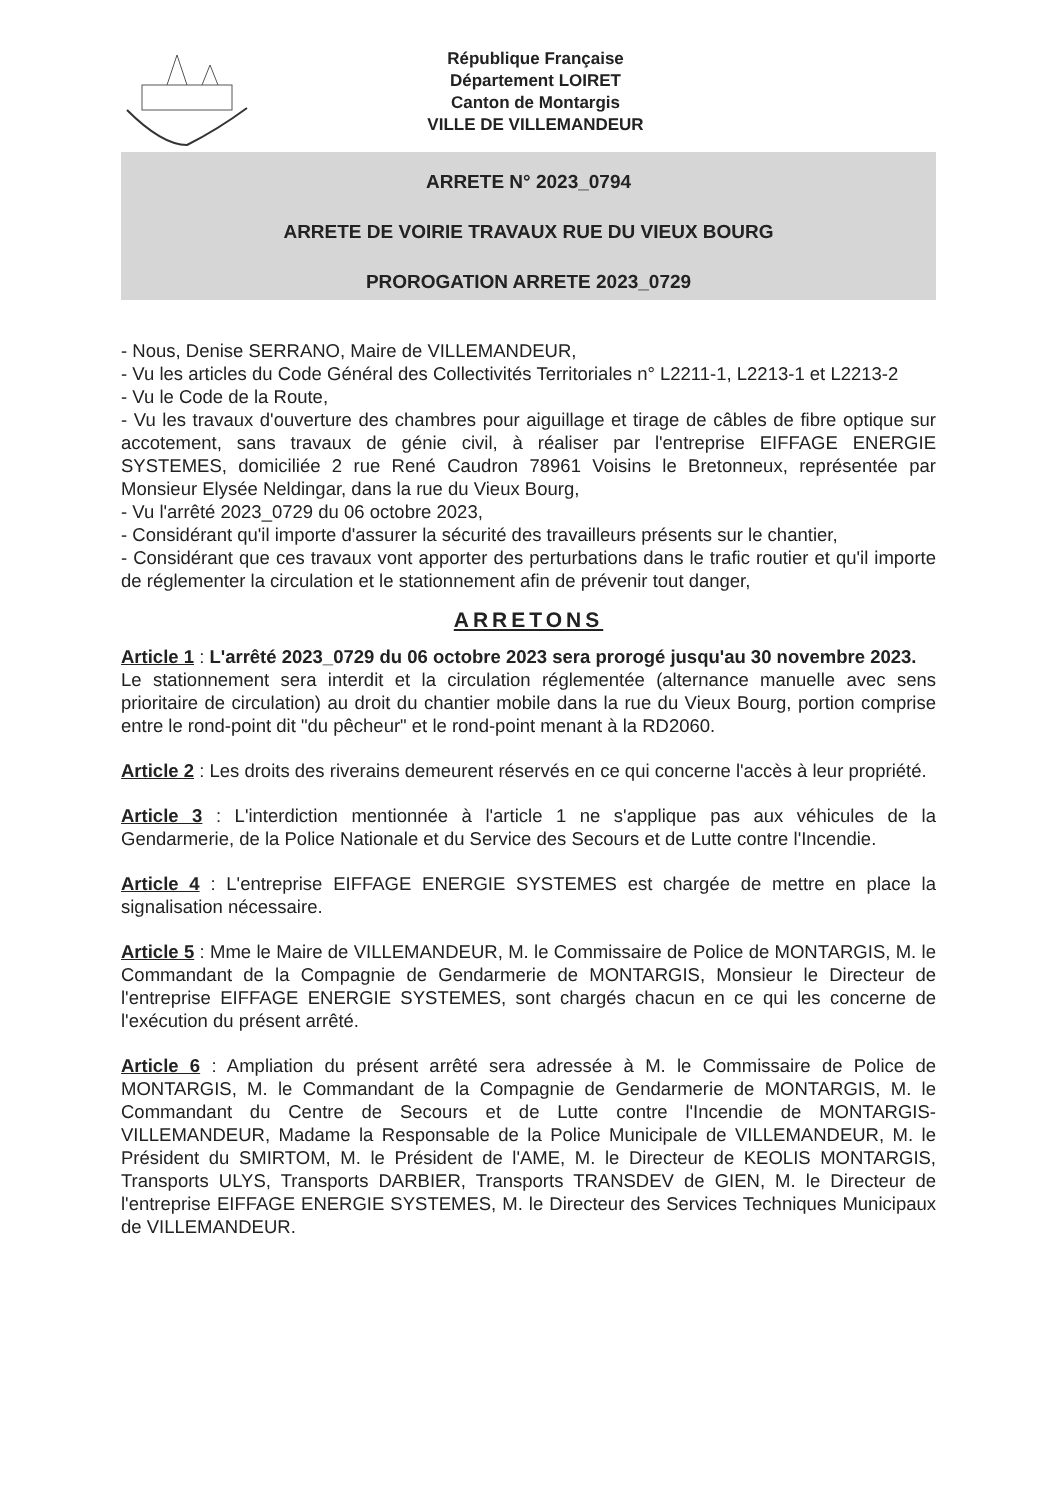République Française
Département LOIRET
Canton de Montargis
VILLE DE VILLEMANDEUR
ARRETE N° 2023_0794
ARRETE DE VOIRIE TRAVAUX RUE DU VIEUX BOURG
PROROGATION ARRETE 2023_0729
- Nous, Denise SERRANO, Maire de VILLEMANDEUR,
- Vu les articles du Code Général des Collectivités Territoriales n° L2211-1, L2213-1 et L2213-2
- Vu le Code de la Route,
- Vu les travaux d'ouverture des chambres pour aiguillage et tirage de câbles de fibre optique sur accotement, sans travaux de génie civil, à réaliser par l'entreprise EIFFAGE ENERGIE SYSTEMES, domiciliée 2 rue René Caudron 78961 Voisins le Bretonneux, représentée par Monsieur Elysée Neldingar, dans la rue du Vieux Bourg,
- Vu l'arrêté 2023_0729 du 06 octobre 2023,
- Considérant qu'il importe d'assurer la sécurité des travailleurs présents sur le chantier,
- Considérant que ces travaux vont apporter des perturbations dans le trafic routier et qu'il importe de réglementer la circulation et le stationnement afin de prévenir tout danger,
ARRETONS
Article 1 : L'arrêté 2023_0729 du 06 octobre 2023 sera prorogé jusqu'au 30 novembre 2023.
Le stationnement sera interdit et la circulation réglementée (alternance manuelle avec sens prioritaire de circulation) au droit du chantier mobile dans la rue du Vieux Bourg, portion comprise entre le rond-point dit "du pêcheur" et le rond-point menant à la RD2060.
Article 2 : Les droits des riverains demeurent réservés en ce qui concerne l'accès à leur propriété.
Article 3 : L'interdiction mentionnée à l'article 1 ne s'applique pas aux véhicules de la Gendarmerie, de la Police Nationale et du Service des Secours et de Lutte contre l'Incendie.
Article 4 : L'entreprise EIFFAGE ENERGIE SYSTEMES est chargée de mettre en place la signalisation nécessaire.
Article 5 : Mme le Maire de VILLEMANDEUR, M. le Commissaire de Police de MONTARGIS, M. le Commandant de la Compagnie de Gendarmerie de MONTARGIS, Monsieur le Directeur de l'entreprise EIFFAGE ENERGIE SYSTEMES, sont chargés chacun en ce qui les concerne de l'exécution du présent arrêté.
Article 6 : Ampliation du présent arrêté sera adressée à M. le Commissaire de Police de MONTARGIS, M. le Commandant de la Compagnie de Gendarmerie de MONTARGIS, M. le Commandant du Centre de Secours et de Lutte contre l'Incendie de MONTARGIS-VILLEMANDEUR, Madame la Responsable de la Police Municipale de VILLEMANDEUR, M. le Président du SMIRTOM, M. le Président de l'AME, M. le Directeur de KEOLIS MONTARGIS, Transports ULYS, Transports DARBIER, Transports TRANSDEV de GIEN, M. le Directeur de l'entreprise EIFFAGE ENERGIE SYSTEMES, M. le Directeur des Services Techniques Municipaux de VILLEMANDEUR.